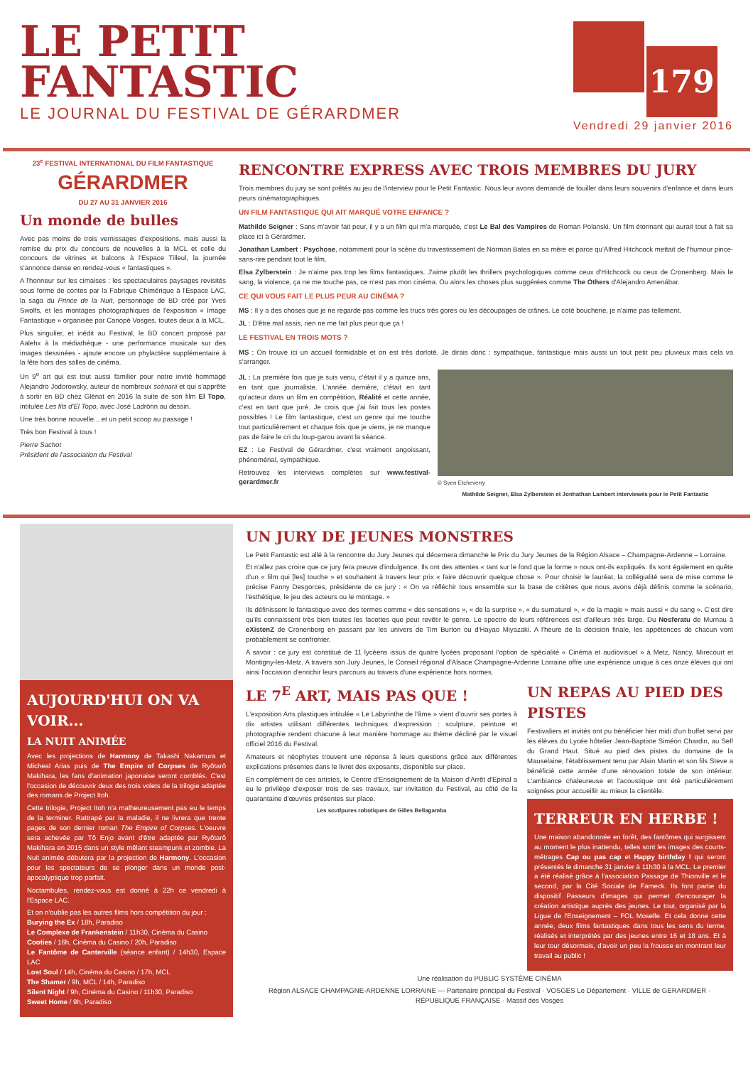LE PETIT
FANTASTIC
LE JOURNAL DU FESTIVAL DE GÉRARDMER
179
Vendredi 29 janvier 2016
23<sup>e</sup> FESTIVAL INTERNATIONAL DU FILM FANTASTIQUE
GÉRARDMER
DU 27 AU 31 JANVIER 2016
Un monde de bulles
Avec pas moins de trois vernissages d'expositions, mais aussi la remise du prix du concours de nouvelles à la MCL et celle du concours de vitrines et balcons à l'Espace Tilleul, la journée s'annonce dense en rendez-vous « fantastiques ».
A l'honneur sur les cimaises : les spectaculaires paysages revisités sous forme de contes par la Fabrique Chimérique à l'Espace LAC, la saga du Prince de la Nuit, personnage de BD créé par Yves Swolfs, et les montages photographiques de l'exposition « Image Fantastique » organisée par Canopé Vosges, toutes deux à la MCL.
Plus singulier, et inédit au Festival, le BD concert proposé par Aalehx à la médiathèque - une performance musicale sur des images dessinées - ajoute encore un phylactère supplémentaire à la fête hors des salles de cinéma.
Un 9<sup>e</sup> art qui est tout aussi familier pour notre invité hommagé Alejandro Jodorowsky, auteur de nombreux scénarii et qui s'apprête à sortir en BD chez Glénat en 2016 la suite de son film El Topo, intitulée Les fils d'El Topo, avec José Ladrönn au dessin.
Une très bonne nouvelle... et un petit scoop au passage !
Très bon Festival à tous !
Pierre Sachot
Président de l'association du Festival
RENCONTRE EXPRESS AVEC TROIS MEMBRES DU JURY
Trois membres du jury se sont prêtés au jeu de l'interview pour le Petit Fantastic. Nous leur avons demandé de fouiller dans leurs souvenirs d'enfance et dans leurs peurs cinématographiques.
UN FILM FANTASTIQUE QUI AIT MARQUÉ VOTRE ENFANCE ?
Mathilde Seigner : Sans m'avoir fait peur, il y a un film qui m'a marquée, c'est Le Bal des Vampires de Roman Polanski. Un film étonnant qui aurait tout à fait sa place ici à Gérardmer.
Jonathan Lambert : Psychose, notamment pour la scène du travestissement de Norman Bates en sa mère et parce qu'Alfred Hitchcock mettait de l'humour pince-sans-rire pendant tout le film.
Elsa Zylberstein : Je n'aime pas trop les films fantastiques. J'aime plutôt les thrillers psychologiques comme ceux d'Hitchcock ou ceux de Cronenberg. Mais le sang, la violence, ça ne me touche pas, ce n'est pas mon cinéma. Ou alors les choses plus suggérées comme The Others d'Alejandro Amenábar.
CE QUI VOUS FAIT LE PLUS PEUR AU CINÉMA ?
MS : Il y a des choses que je ne regarde pas comme les trucs très gores ou les découpages de crânes. Le coté boucherie, je n'aime pas tellement.
JL : D'être mal assis, rien ne me fait plus peur que ça !
LE FESTIVAL EN TROIS MOTS ?
MS : On trouve ici un accueil formidable et on est très dorloté. Je dirais donc : sympathique, fantastique mais aussi un tout petit peu pluvieux mais cela va s'arranger.
JL : La première fois que je suis venu, c'était il y a quinze ans, en tant que journaliste. L'année dernière, c'était en tant qu'acteur dans un film en compétition, Réalité et cette année, c'est en tant que juré. Je crois que j'ai fait tous les postes possibles ! Le film fantastique, c'est un genre qui me touche tout particulièrement et chaque fois que je viens, je ne manque pas de faire le cri du loup-garou avant la séance.
EZ : Le Festival de Gérardmer, c'est vraiment angoissant, phénoménal, sympathique.
Retrouvez les interviews complètes sur www.festival-gerardmer.fr
© Sven Etcheverry
Mathilde Seigner, Elsa Zylberstein et Jonhathan Lambert interviewés pour le Petit Fantastic
AUJOURD'HUI ON VA VOIR...
LA NUIT ANIMÉE
Avec les projections de Harmony de Takashi Nakamura et Micheal Arias puis de The Empire of Corpses de Ryôtarô Makihara, les fans d'animation japonaise seront comblés. C'est l'occasion de découvrir deux des trois volets de la trilogie adaptée des romans de Project Itoh.
Cette trilogie, Project Itoh n'a malheureusement pas eu le temps de la terminer. Rattrapé par la maladie, il ne livrera que trente pages de son dernier roman The Empire of Corpses. L'oeuvre sera achevée par Tô Enjo avant d'être adaptée par Ryôtarô Makihara en 2015 dans un style mêlant steampunk et zombie. La Nuit animée débutera par la projection de Harmony. L'occasion pour les spectateurs de se plonger dans un monde post-apocalyptique trop parfait.
Noctambules, rendez-vous est donné à 22h ce vendredi à l'Espace LAC.
Et on n'oublie pas les autres films hors compétition du jour :
Burying the Ex / 18h, Paradiso
Le Complexe de Frankenstein / 11h30, Cinéma du Casino
Cooties / 16h, Cinéma du Casino / 20h, Paradiso
Le Fantôme de Canterville (séance enfant) / 14h30, Espace LAC
Lost Soul / 14h, Cinéma du Casino / 17h, MCL
The Shamer / 9h, MCL / 14h, Paradiso
Silent Night / 9h, Cinéma du Casino / 11h30, Paradiso
Sweet Home / 9h, Paradiso
UN JURY DE JEUNES MONSTRES
Le Petit Fantastic est allé à la rencontre du Jury Jeunes qui décernera dimanche le Prix du Jury Jeunes de la Région Alsace – Champagne-Ardenne – Lorraine.
Et n'allez pas croire que ce jury fera preuve d'indulgence. Ils ont des attentes « tant sur le fond que la forme » nous ont-ils expliqués. Ils sont également en quête d'un « film qui [les] touche » et souhaitent à travers leur prix « faire découvrir quelque chose ». Pour choisir le lauréat, la collégialité sera de mise comme le précise Fanny Desgorces, présidente de ce jury : « On va réfléchir tous ensemble sur la base de critères que nous avons déjà définis comme le scénario, l'esthétique, le jeu des acteurs ou le montage. »
Ils définissent le fantastique avec des termes comme « des sensations », « de la surprise », « du surnaturel », « de la magie » mais aussi « du sang ». C'est dire qu'ils connaissent très bien toutes les facettes que peut revêtir le genre. Le spectre de leurs références est d'ailleurs très large. Du Nosferatu de Murnau à eXistenZ de Cronenberg en passant par les univers de Tim Burton ou d'Hayao Miyazaki. A l'heure de la décision finale, les appétences de chacun vont probablement se confronter.
A savoir : ce jury est constitué de 11 lycéens issus de quatre lycées proposant l'option de spécialité « Cinéma et audiovisuel » à Metz, Nancy, Mirecourt et Montigny-les-Metz. A travers son Jury Jeunes, le Conseil régional d'Alsace Champagne-Ardenne Lorraine offre une expérience unique à ces onze élèves qui ont ainsi l'occasion d'enrichir leurs parcours au travers d'une expérience hors normes.
LE 7<sup>E</sup> ART, MAIS PAS QUE !
L'exposition Arts plastiques intitulée « Le Labyrinthe de l'âme » vient d'ouvrir ses portes à dix artistes utilisant différentes techniques d'expression : sculpture, peinture et photographie rendent chacune à leur manière hommage au thème décliné par le visuel officiel 2016 du Festival.
Amateurs et néophytes trouvent une réponse à leurs questions grâce aux différentes explications présentes dans le livret des exposants, disponible sur place.
En complément de ces artistes, le Centre d'Enseignement de la Maison d'Arrêt d'Epinal a eu le privilège d'exposer trois de ses travaux, sur invitation du Festival, au côté de la quarantaine d'œuvres présentes sur place.
Les scutlpures robotiques de Gilles Bellagamba
UN REPAS AU PIED DES PISTES
Festivaliers et invités ont pu bénéficier hier midi d'un buffet servi par les élèves du Lycée hôtelier Jean-Baptiste Siméon Chardin, au Self du Grand Haut. Situé au pied des pistes du domaine de la Mauselaine, l'établissement tenu par Alain Martin et son fils Steve a bénéficié cette année d'une rénovation totale de son intérieur. L'ambiance chaleureuse et l'acoustique ont été particulièrement soignées pour accueillir au mieux la clientèle.
TERREUR EN HERBE !
Une maison abandonnée en forêt, des fantômes qui surgissent au moment le plus inattendu, telles sont les images des courts-métrages Cap ou pas cap et Happy birthday ! qui seront présentés le dimanche 31 janvier à 11h30 à la MCL. Le premier a été réalisé grâce à l'association Passage de Thionville et le second, par la Cité Sociale de Fameck. Ils font partie du dispositif Passeurs d'images qui permet d'encourager la création artistique auprès des jeunes. Le tout, organisé par la Ligue de l'Enseignement – FOL Moselle. Et cela donne cette année, deux films fantastiques dans tous les sens du terme, réalisés et interprétés par des jeunes entre 16 et 18 ans. Et à leur tour désormais, d'avoir un peu la frousse en montrant leur travail au public !
Une réalisation du PUBLIC SYSTÈME CINÉMA
Région ALSACE CHAMPAGNE-ARDENNE LORRAINE — Partenaire principal du Festival · VOSGES Le Département · VILLE de GERARDMER · RÉPUBLIQUE FRANÇAISE · Massif des Vosges